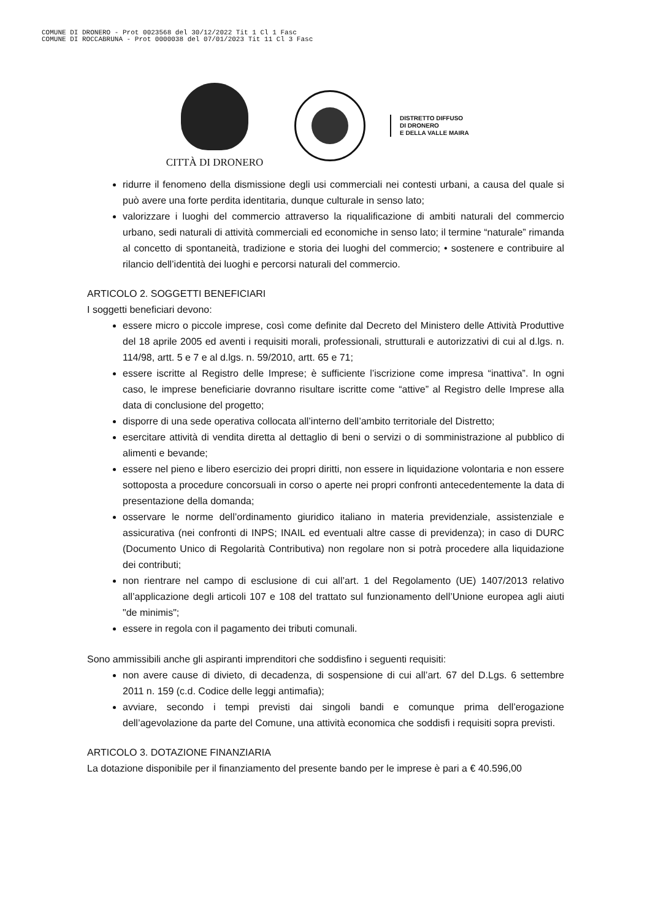COMUNE DI DRONERO - Prot 0023568 del 30/12/2022 Tit 1 Cl 1 Fasc
COMUNE DI ROCCABRUNA - Prot 0000038 del 07/01/2023 Tit 11 Cl 3 Fasc
CITTÀ DI DRONERO
DISTRETTO DIFFUSO
DI DRONERO
E DELLA VALLE MAIRA
ridurre il fenomeno della dismissione degli usi commerciali nei contesti urbani, a causa del quale si può avere una forte perdita identitaria, dunque culturale in senso lato;
valorizzare i luoghi del commercio attraverso la riqualificazione di ambiti naturali del commercio urbano, sedi naturali di attività commerciali ed economiche in senso lato; il termine “naturale” rimanda al concetto di spontaneità, tradizione e storia dei luoghi del commercio; • sostenere e contribuire al rilancio dell’identità dei luoghi e percorsi naturali del commercio.
ARTICOLO 2. SOGGETTI BENEFICIARI
I soggetti beneficiari devono:
essere micro o piccole imprese, così come definite dal Decreto del Ministero delle Attività Produttive del 18 aprile 2005 ed aventi i requisiti morali, professionali, strutturali e autorizzativi di cui al d.lgs. n. 114/98, artt. 5 e 7 e al d.lgs. n. 59/2010, artt. 65 e 71;
essere iscritte al Registro delle Imprese; è sufficiente l’iscrizione come impresa “inattiva”. In ogni caso, le imprese beneficiarie dovranno risultare iscritte come “attive” al Registro delle Imprese alla data di conclusione del progetto;
disporre di una sede operativa collocata all’interno dell’ambito territoriale del Distretto;
esercitare attività di vendita diretta al dettaglio di beni o servizi o di somministrazione al pubblico di alimenti e bevande;
essere nel pieno e libero esercizio dei propri diritti, non essere in liquidazione volontaria e non essere sottoposta a procedure concorsuali in corso o aperte nei propri confronti antecedentemente la data di presentazione della domanda;
osservare le norme dell’ordinamento giuridico italiano in materia previdenziale, assistenziale e assicurativa (nei confronti di INPS; INAIL ed eventuali altre casse di previdenza); in caso di DURC (Documento Unico di Regolarità Contributiva) non regolare non si potrà procedere alla liquidazione dei contributi;
non rientrare nel campo di esclusione di cui all’art. 1 del Regolamento (UE) 1407/2013 relativo all’applicazione degli articoli 107 e 108 del trattato sul funzionamento dell’Unione europea agli aiuti "de minimis";
essere in regola con il pagamento dei tributi comunali.
Sono ammissibili anche gli aspiranti imprenditori che soddisfino i seguenti requisiti:
non avere cause di divieto, di decadenza, di sospensione di cui all’art. 67 del D.Lgs. 6 settembre 2011 n. 159 (c.d. Codice delle leggi antimafia);
avviare, secondo i tempi previsti dai singoli bandi e comunque prima dell’erogazione dell’agevolazione da parte del Comune, una attività economica che soddisfi i requisiti sopra previsti.
ARTICOLO 3. DOTAZIONE FINANZIARIA
La dotazione disponibile per il finanziamento del presente bando per le imprese è pari a € 40.596,00